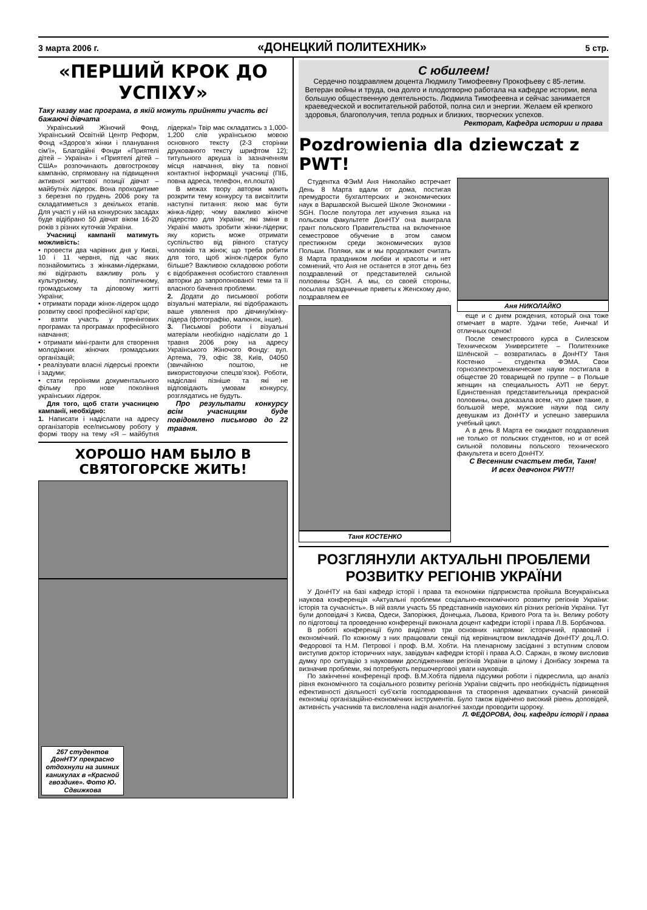3 марта 2006 г. «ДОНЕЦКИЙ ПОЛИТЕХНИК» 5 стр.
«ПЕРШИЙ КРОК ДО УСПІХУ»
Таку назву має програма, в якій можуть прийняти участь всі бажаючі дівчата
Український Жіночий Фонд, Український Освітній Центр Реформ, Фонд «Здоров’я жінки і планування сім’ї», Благодійні Фонди «Приятелі дітей – Україна» і «Приятелі дітей – США» розпочинають довгострокову кампанію, спрямовану на підвищення активної життєвої позиції дівчат – майбутніх лідерок. Вона проходитиме з березня по грудень 2006 року та складатиметься з декількох етапів. Для участі у ній на конкурсних засадах буде відібрано 50 дівчат віком 16-20 років з різних куточків України.
Учасниці кампанії матимуть можливість:
• провести два чарівних дня у Києві, 10 і 11 червня, під час яких познайомитись з жінками-лідерками, які відіграють важливу роль у культурному, політичному, громадському та діловому житті України;
• отримати поради жінок-лідерок щодо розвитку своєї професійної кар’єри;
• взяти участь у тренінгових програмах та програмах професійного навчання;
• отримати міні-гранти для створення молодіжних жіночих громадських організацій;
• реалізувати власні лідерські проекти і задуми;
• стати героїнями документального фільму про нове покоління українських лідерок.
Для того, щоб стати учасницею кампанії, необхідно:
1. Написати і надіслати на адресу організаторів есе/письмову роботу у формі твору на тему «Я – майбутня лідерка!» Твір має складатись з 1,000-1,200 слів українською мовою основного тексту (2-3 сторінки друкованого тексту шрифтом 12); титульного аркуша із зазначенням місця навчання, віку та повної контактної інформації учасниці (ПІБ, повна адреса, телефон, ел.пошта)
В межах твору авторки мають розкрити тему конкурсу та висвітлити наступні питання: якою має бути жінка-лідер; чому важливо жіноче лідерство для України; які зміни в Україні мають зробити жінки-лідерки; яку користь може отримати суспільство від рівного статусу чоловіків та жінок; що треба робити для того, щоб жінок-лідерок було більше? Важливою складовою роботи є відображення особистого ставлення авторки до запропонованої теми та її власного бачення проблеми.
2. Додати до письмової роботи візуальні матеріали, які відображають ваше уявлення про дівчину/жінку-лідера (фотографію, малюнок, інше).
3. Письмові роботи і візуальні матеріали необхідно надіслати до 1 травня 2006 року на адресу Українського Жіночого Фонду: вул. Артема, 79, офіс 38, Київ, 04050 (звичайною поштою, не використовуючи спецзв’язок). Роботи, надіслані пізніше та які не відповідають умовам конкурсу, розглядатись не будуть.
Про результати конкурсу всім учасницям буде повідомлено письмово до 22 травня.
ХОРОШО НАМ БЫЛО В СВЯТОГОРСКЕ ЖИТЬ!
267 студентов ДонНТУ прекрасно отдохнули на зимних каникулах в «Красной гвоздике». Фото Ю. Сдвижкова
С юбилеем!
Сердечно поздравляем доцента Людмилу Тимофеевну Прокофьеву с 85-летим. Ветеран войны и труда, она долго и плодотворно работала на кафедре истории, вела большую общественную деятельность. Людмила Тимофеевна и сейчас занимается краеведческой и воспитательной работой, полна сил и энергии. Желаем ей крепкого здоровья, благополучия, тепла родных и близких, творческих успехов.
Ректорат, Кафедра истории и права
Pozdrowienia dla dziewczat z PWT!
Студентка ФЭиМ Аня Николайко встречает День 8 Марта вдали от дома, постигая премудрости бухгалтерских и экономических наук в Варшавской Высшей Школе Экономики - SGH. После полутора лет изучения языка на польском факультете ДонНТУ она выиграла грант польского Правительства на включенное семестровое обучение в этом самом престижном среди экономических вузов Польши. Поляки, как и мы продолжают считать 8 Марта праздником любви и красоты и нет сомнений, что Аня не останется в этот день без поздравлений от представителей сильной половины SGH. А мы, со своей стороны, посылая праздничные приветы к Женскому дню, поздравляем ее
Таня КОСТЕНКО
Аня НИКОЛАЙКО
еще и с днем рождения, который она тоже отмечает в марте. Удачи тебе, Анечка! И отличных оценок!
После семестрового курса в Силезском Техническом Университете – Политехнике Шлёнской – возвратилась в ДонНТУ Таня Костенко – студентка ФЭМА. Свои горноэлектромеханические науки постигала в обществе 20 товарищей по группе – в Польше женщин на специальность АУП не берут. Единственная представительница прекрасной половины, она доказала всем, что даже такие, в большой мере, мужские науки под силу девушкам из ДонНТУ и успешно завершила учебный цикл.
А в день 8 Марта ее ожидают поздравления не только от польских студентов, но и от всей сильной половины польского технического факультета и всего ДонНТУ.
С Весенним счастьем тебя, Таня!
И всех девчонок PWT!!
РОЗГЛЯНУЛИ АКТУАЛЬНІ ПРОБЛЕМИ РОЗВИТКУ РЕГІОНІВ УКРАЇНИ
У ДонНТУ на базі кафедр історії і права та економіки підприємства пройшла Всеукраїнська наукова конференція «Актуальні проблеми соціально-економічного розвитку регіонів України: історія та сучасність». В ній взяли участь 55 представників наукових кіл різних регіонів України. Тут були доповідачі з Києва, Одеси, Запоріжжя, Донецька, Львова, Кривого Рога та ін. Велику роботу по підготовці та проведенню конференції виконала доцент кафедри історії і права Л.В. Борбачова.
В роботі конференції було виділено три основних напрямки: історичний, правовий і економічний. По кожному з них працювали секції під керівництвом викладачів ДонНТУ доц.Л.О. Федорової та Н.М. Петрової і проф. В.М. Хобти. На пленарному засіданні з вступним словом виступив доктор історичних наук, завідувач кафедри історії і права А.О. Саржан, в якому висловив думку про ситуацію з науковими дослідженнями регіонів України в цілому і Донбасу зокрема та визначив проблеми, які потребують першочергової уваги науковців.
По закінченні конференції проф. В.М.Хобта підвела підсумки роботи і підкреслила, що аналіз рівня економічного та соціального розвитку регіонів України свідчить про необхідність підвищення ефективності діяльності суб’єктів господарювання та створення адекватних сучасній ринковій економіці організаційно-економічних інструментів. Було також відмічено високий рівень доповідей, активність учасників та висловлена надія аналогічні заходи проводити щорoку.
Л. ФЕДОРОВА, доц. кафедри історії і права